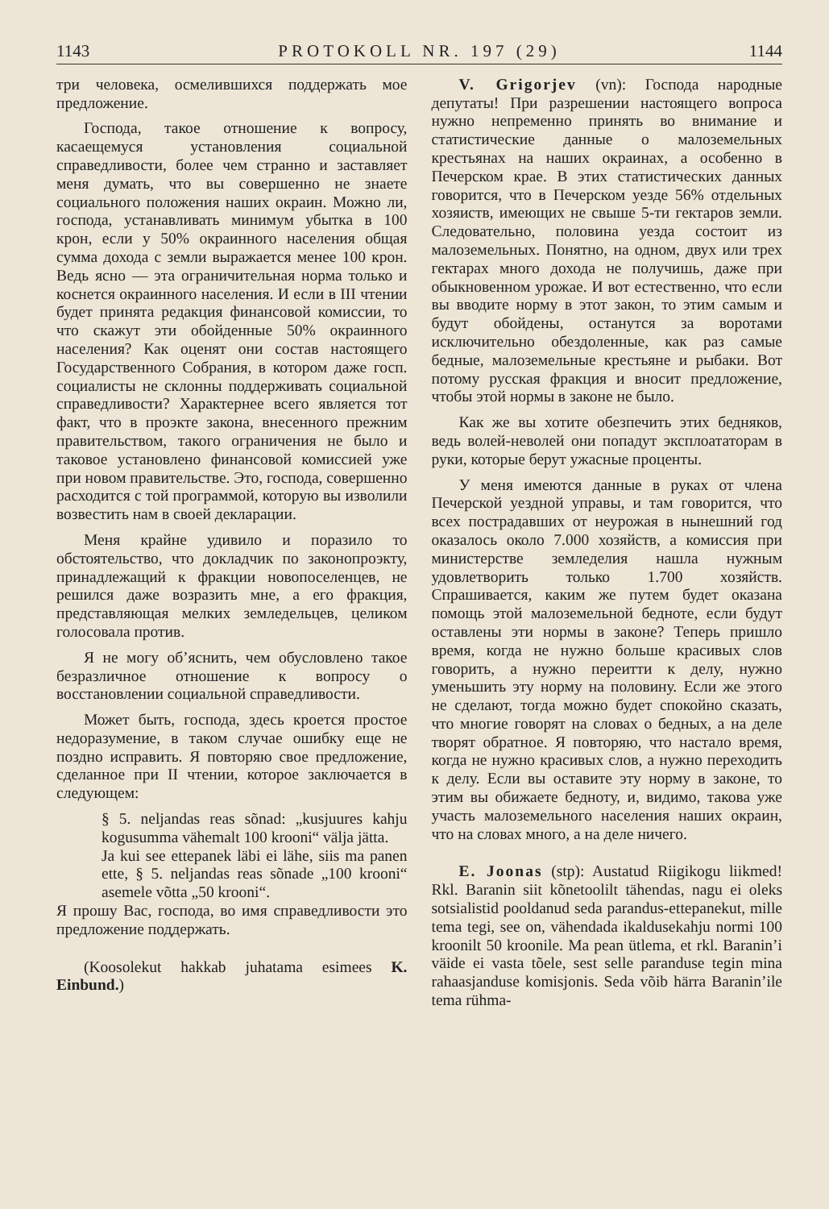1143 PROTOKOLL NR. 197 (29) 1144
три человека, осмелившихся поддержать мое предложение.
Господа, такое отношение к вопросу, касаещемуся установления социальной справедливости, более чем странно и заставляет меня думать, что вы совершенно не знаете социального положения наших окраин. Можно ли, господа, устанавливать минимум убытка в 100 крон, если у 50% окраинного населения общая сумма дохода с земли выражается менее 100 крон. Ведь ясно — эта ограничительная норма только и коснется окраинного населения. И если в III чтении будет принята редакция финансовой комиссии, то что скажут эти обойденные 50% окраинного населения? Как оценят они состав настоящего Государственного Собрания, в котором даже госп. социалисты не склонны поддерживать социальной справедливости? Характернее всего является тот факт, что в проэкте закона, внесенного прежним правительством, такого ограничения не было и таковое установлено финансовой комиссией уже при новом правительстве. Это, господа, совершенно расходится с той программой, которую вы изволили возвестить нам в своей декларации.
Меня крайне удивило и поразило то обстоятельство, что докладчик по законопроэкту, принадлежащий к фракции новопоселенцев, не решился даже возразить мне, а его фракция, представляющая мелких земледельцев, целиком голосовала против.
Я не могу об’яснить, чем обусловлено такое безразличное отношение к вопросу о восстановлении социальной справедливости.
Может быть, господа, здесь кроется простое недоразумение, в таком случае ошибку еще не поздно исправить. Я повторяю свое предложение, сделанное при II чтении, которое заключается в следующем:
§ 5. neljandas reas sõnad: „kusjuures kahju kogusumma vähemalt 100 krooni“ välja jätta.
Ja kui see ettepanek läbi ei lähe, siis ma panen ette, § 5. neljandas reas sõnade „100 krooni“ asemele võtta „50 krooni“.
Я прошу Вас, господа, во имя справедливости это предложение поддержать.
(Koosolekut hakkab juhatama esimees K. Einbund.)
V. Grigorjev (vn): Господа народные депутаты! При разрешении настоящего вопроса нужно непременно принять во внимание и статистические данные о малоземельных крестьянах на наших окраинах, а особенно в Печерском крае. В этих статистических данных говорится, что в Печерском уезде 56% отдельных хозяиств, имеющих не свыше 5-ти гектаров земли. Следовательно, половина уезда состоит из малоземельных. Понятно, на одном, двух или трех гектарах много дохода не получишь, даже при обыкновенном урожае. И вот естественно, что если вы вводите норму в этот закон, то этим самым и будут обойдены, останутся за воротами исключительно обездоленные, как раз самые бедные, малоземельные крестьяне и рыбаки. Вот потому русская фракция и вносит предложение, чтобы этой нормы в законе не было.
Как же вы хотите обезпечить этих бедняков, ведь волей-неволей они попадут эксплоататорам в руки, которые берут ужасные проценты.
У меня имеются данные в руках от члена Печерской уездной управы, и там говорится, что всех пострадавших от неурожая в нынешний год оказалось около 7.000 хозяйств, а комиссия при министерстве земледелия нашла нужным удовлетворить только 1.700 хозяйств. Спрашивается, каким же путем будет оказана помощь этой малоземельной бедноте, если будут оставлены эти нормы в законе? Теперь пришло время, когда не нужно больше красивых слов говорить, а нужно переитти к делу, нужно уменьшить эту норму на половину. Если же этого не сделают, тогда можно будет спокойно сказать, что многие говорят на словах о бедных, а на деле творят обратное. Я повторяю, что настало время, когда не нужно красивых слов, а нужно переходить к делу. Если вы оставите эту норму в законе, то этим вы обижаете бедноту, и, видимо, такова уже участь малоземельного населения наших окраин, что на словах много, а на деле ничего.
E. Joonas (stp): Austatud Riigikogu liikmed! Rkl. Baranin siit kõnetoolilt tähendas, nagu ei oleks sotsialistid pooldanud seda parandus-ettepanekut, mille tema tegi, see on, vähendada ikaldusekahju normi 100 kroonilt 50 kroonile. Ma pean ütlema, et rkl. Baranin’i väide ei vasta tõele, sest selle paranduse tegin mina rahaasjanduse komisjonis. Seda võib härra Baranin’ile tema rühma-